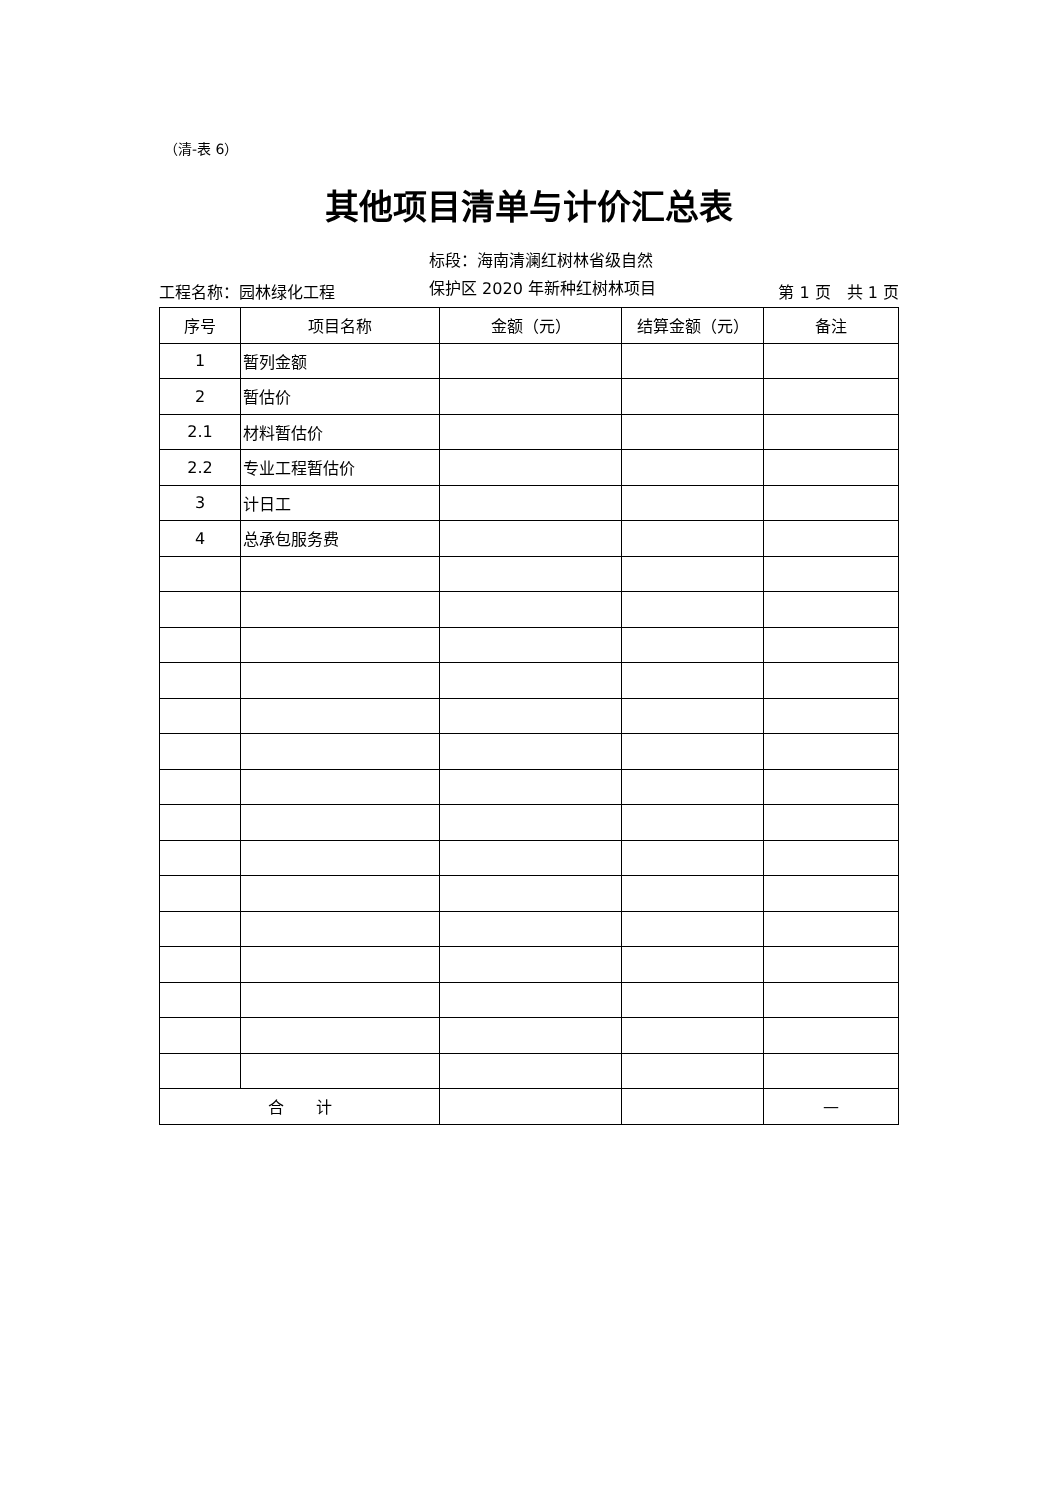（清-表 6）
其他项目清单与计价汇总表
工程名称：园林绿化工程
标段：海南清澜红树林省级自然
保护区 2020 年新种红树林项目
第 1 页　共 1 页
| 序号 | 项目名称 | 金额（元） | 结算金额（元） | 备注 |
| --- | --- | --- | --- | --- |
| 1 | 暂列金额 | | | |
| 2 | 暂估价 | | | |
| 2.1 | 材料暂估价 | | | |
| 2.2 | 专业工程暂估价 | | | |
| 3 | 计日工 | | | |
| 4 | 总承包服务费 | | | |
| 合 计 | | | | — |